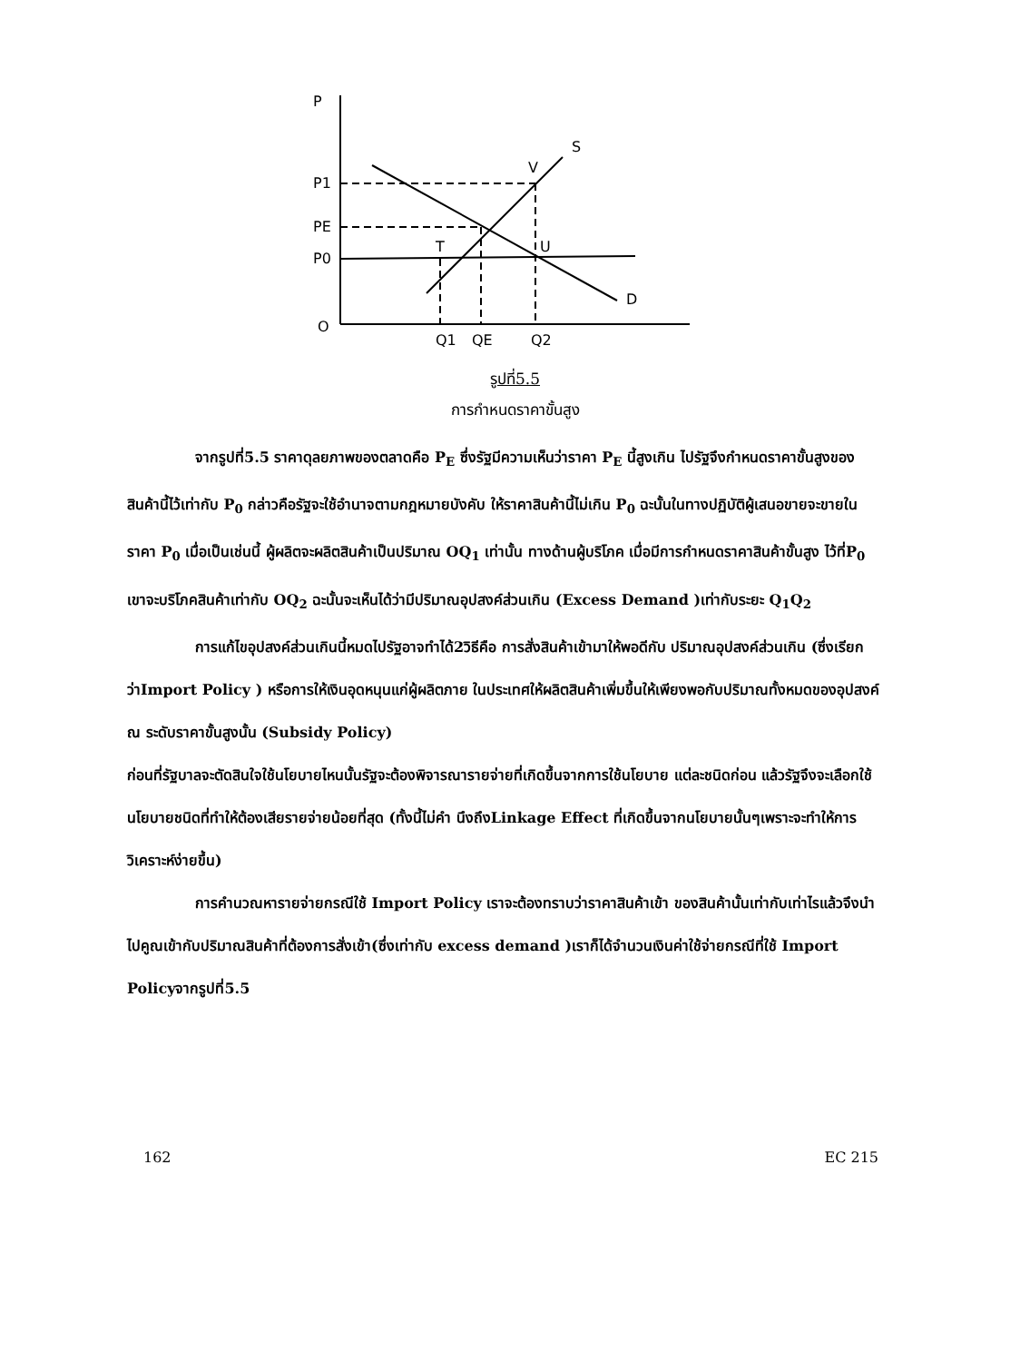P
S
D
P1
PE
P0
O
Q1
QE
Q2
V
T
U
รูปที่5.5
การกำหนดราคาขั้นสูง
จากรูปที่5.5 ราคาดุลยภาพของตลาดคือ P<sub>E</sub> ซึ่งรัฐมีความเห็นว่าราคา P<sub>E</sub> นี้สูงเกิน ไปรัฐจึงกำหนดราคาขั้นสูงของสินค้านี้ไว้เท่ากับ P<sub>0</sub> กล่าวคือรัฐจะใช้อำนาจตามกฎหมายบังคับ ให้ราคาสินค้านี้ไม่เกิน P<sub>0</sub> ฉะนั้นในทางปฏิบัติผู้เสนอขายจะขายในราคา P<sub>0</sub> เมื่อเป็นเช่นนี้ ผู้ผลิตจะผลิตสินค้าเป็นปริมาณ OQ<sub>1</sub> เท่านั้น ทางด้านผู้บริโภค เมื่อมีการกำหนดราคาสินค้าขั้นสูง ไว้ที่P<sub>0</sub> เขาจะบริโภคสินค้าเท่ากับ OQ<sub>2</sub> ฉะนั้นจะเห็นได้ว่ามีปริมาณอุปสงค์ส่วนเกิน (Excess Demand )เท่ากับระยะ Q<sub>1</sub>Q<sub>2</sub>
การแก้ไขอุปสงค์ส่วนเกินนี้หมดไปรัฐอาจทำได้2วิธีคือ การสั่งสินค้าเข้ามาให้พอดีกับ ปริมาณอุปสงค์ส่วนเกิน (ซึ่งเรียกว่าImport Policy ) หรือการให้เงินอุดหนุนแก่ผู้ผลิตภาย ในประเทศให้ผลิตสินค้าเพิ่มขึ้นให้เพียงพอกับปริมาณทั้งหมดของอุปสงค์ ณ ระดับราคาขั้นสูงนั้น (Subsidy Policy)
ก่อนที่รัฐบาลจะตัดสินใจใช้นโยบายไหนนั้นรัฐจะต้องพิจารณารายจ่ายที่เกิดขึ้นจากการใช้นโยบาย แต่ละชนิดก่อน แล้วรัฐจึงจะเลือกใช้นโยบายชนิดที่ทำให้ต้องเสียรายจ่ายน้อยที่สุด (ทั้งนี้ไม่คำ นึงถึงLinkage Effect ที่เกิดขึ้นจากนโยบายนั้นๆเพราะจะทำให้การวิเคราะห์ง่ายขึ้น)
การคำนวณหารายจ่ายกรณีใช้ Import Policy เราจะต้องทราบว่าราคาสินค้าเข้า ของสินค้านั้นเท่ากับเท่าไรแล้วจึงนำไปคูณเข้ากับปริมาณสินค้าที่ต้องการสั่งเข้า(ซึ่งเท่ากับ excess demand )เราก็ได้จำนวนเงินค่าใช้จ่ายกรณีที่ใช้ Import Policyจากรูปที่5.5
162 EC 215